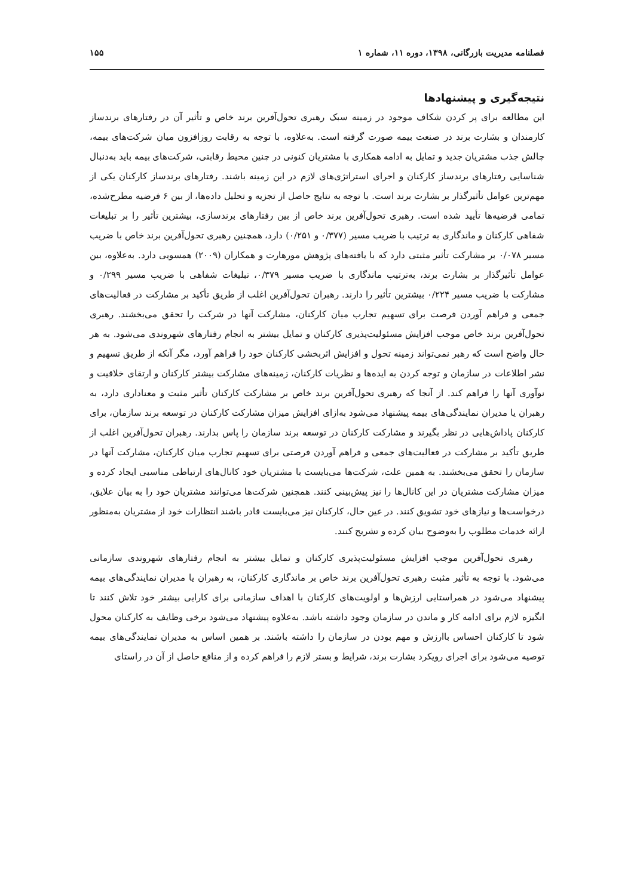فصلنامه مدیریت بازرگانی، ۱۳۹۸، دوره ۱۱، شماره ۱ ۱۵۵
نتیجه‌گیری و پیشنهادها
این مطالعه برای پر کردن شکاف موجود در زمینه سبک رهبری تحول‌آفرین برند خاص و تأثیر آن در رفتارهای برندساز کارمندان و بشارت برند در صنعت بیمه صورت گرفته است. به‌علاوه، با توجه به رقابت روزافزون میان شرکت‌های بیمه، چالش جذب مشتریان جدید و تمایل به ادامه همکاری با مشتریان کنونی در چنین محیط رقابتی، شرکت‌های بیمه باید به‌دنبال شناسایی رفتارهای برندساز کارکنان و اجرای استراتژی‌های لازم در این زمینه باشند. رفتارهای برندساز کارکنان یکی از مهم‌ترین عوامل تأثیرگذار بر بشارت برند است. با توجه به نتایج حاصل از تجزیه و تحلیل داده‌ها، از بین ۶ فرضیه مطرح‌شده، تمامی فرضیه‌ها تأیید شده است. رهبری تحول‌آفرین برند خاص از بین رفتارهای برندسازی، بیشترین تأثیر را بر تبلیغات شفاهی کارکنان و ماندگاری به ترتیب با ضریب مسیر (۰/۳۷۷ و ۰/۲۵۱) دارد، همچنین رهبری تحول‌آفرین برند خاص با ضریب مسیر ۰/۰۷۸ بر مشارکت تأثیر مثبتی دارد که با یافته‌های پژوهش مورهارت و همکاران (۲۰۰۹) همسویی دارد. به‌علاوه، بین عوامل تأثیرگذار بر بشارت برند، به‌ترتیب ماندگاری با ضریب مسیر ۰/۳۷۹، تبلیغات شفاهی با ضریب مسیر ۰/۲۹۹ و مشارکت با ضریب مسیر ۰/۲۲۴ بیشترین تأثیر را دارند. رهبران تحول‌آفرین اغلب از طریق تأکید بر مشارکت در فعالیت‌های جمعی و فراهم آوردن فرصت برای تسهیم تجارب میان کارکنان، مشارکت آنها در شرکت را تحقق می‌بخشند. رهبری تحول‌آفرین برند خاص موجب افزایش مسئولیت‌پذیری کارکنان و تمایل بیشتر به انجام رفتارهای شهروندی می‌شود. به هر حال واضح است که رهبر نمی‌تواند زمینه تحول و افزایش اثربخشی کارکنان خود را فراهم آورد، مگر آنکه از طریق تسهیم و نشر اطلاعات در سازمان و توجه کردن به ایده‌ها و نظریات کارکنان، زمینه‌های مشارکت بیشتر کارکنان و ارتقای خلاقیت و نوآوری آنها را فراهم کند. از آنجا که رهبری تحول‌آفرین برند خاص بر مشارکت کارکنان تأثیر مثبت و معناداری دارد، به رهبران یا مدیران نمایندگی‌های بیمه پیشنهاد می‌شود به‌ازای افزایش میزان مشارکت کارکنان در توسعه برند سازمان، برای کارکنان پاداش‌هایی در نظر بگیرند و مشارکت کارکنان در توسعه برند سازمان را پاس بدارند. رهبران تحول‌آفرین اغلب از طریق تأکید بر مشارکت در فعالیت‌های جمعی و فراهم آوردن فرصتی برای تسهیم تجارب میان کارکنان، مشارکت آنها در سازمان را تحقق می‌بخشند. به همین علت، شرکت‌ها می‌بایست با مشتریان خود کانال‌های ارتباطی مناسبی ایجاد کرده و میزان مشارکت مشتریان در این کانال‌ها را نیز پیش‌بینی کنند. همچنین شرکت‌ها می‌توانند مشتریان خود را به بیان علایق، درخواست‌ها و نیازهای خود تشویق کنند. در عین حال، کارکنان نیز می‌بایست قادر باشند انتظارات خود از مشتریان به‌منظور ارائه خدمات مطلوب را به‌وضوح بیان کرده و تشریح کنند.
رهبری تحول‌آفرین موجب افزایش مسئولیت‌پذیری کارکنان و تمایل بیشتر به انجام رفتارهای شهروندی سازمانی می‌شود. با توجه به تأثیر مثبت رهبری تحول‌آفرین برند خاص بر ماندگاری کارکنان، به رهبران یا مدیران نمایندگی‌های بیمه پیشنهاد می‌شود در همراستایی ارزش‌ها و اولویت‌های کارکنان با اهداف سازمانی برای کارایی بیشتر خود تلاش کنند تا انگیزه لازم برای ادامه کار و ماندن در سازمان وجود داشته باشد. به‌علاوه پیشنهاد می‌شود برخی وظایف به کارکنان محول شود تا کارکنان احساس باارزش و مهم بودن در سازمان را داشته باشند. بر همین اساس به مدیران نمایندگی‌های بیمه توصیه می‌شود برای اجرای رویکرد بشارت برند، شرایط و بستر لازم را فراهم کرده و از منافع حاصل از آن در راستای